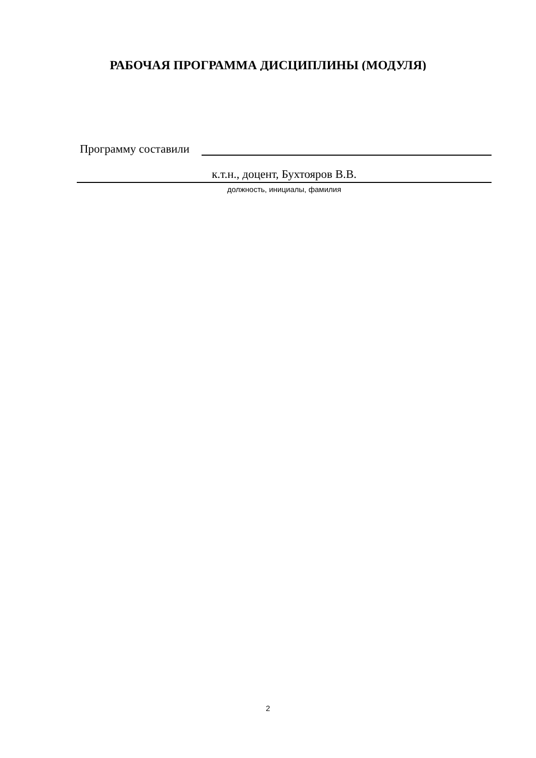РАБОЧАЯ ПРОГРАММА ДИСЦИПЛИНЫ (МОДУЛЯ)
Программу составили
к.т.н., доцент, Бухтояров В.В.
должность, инициалы, фамилия
2